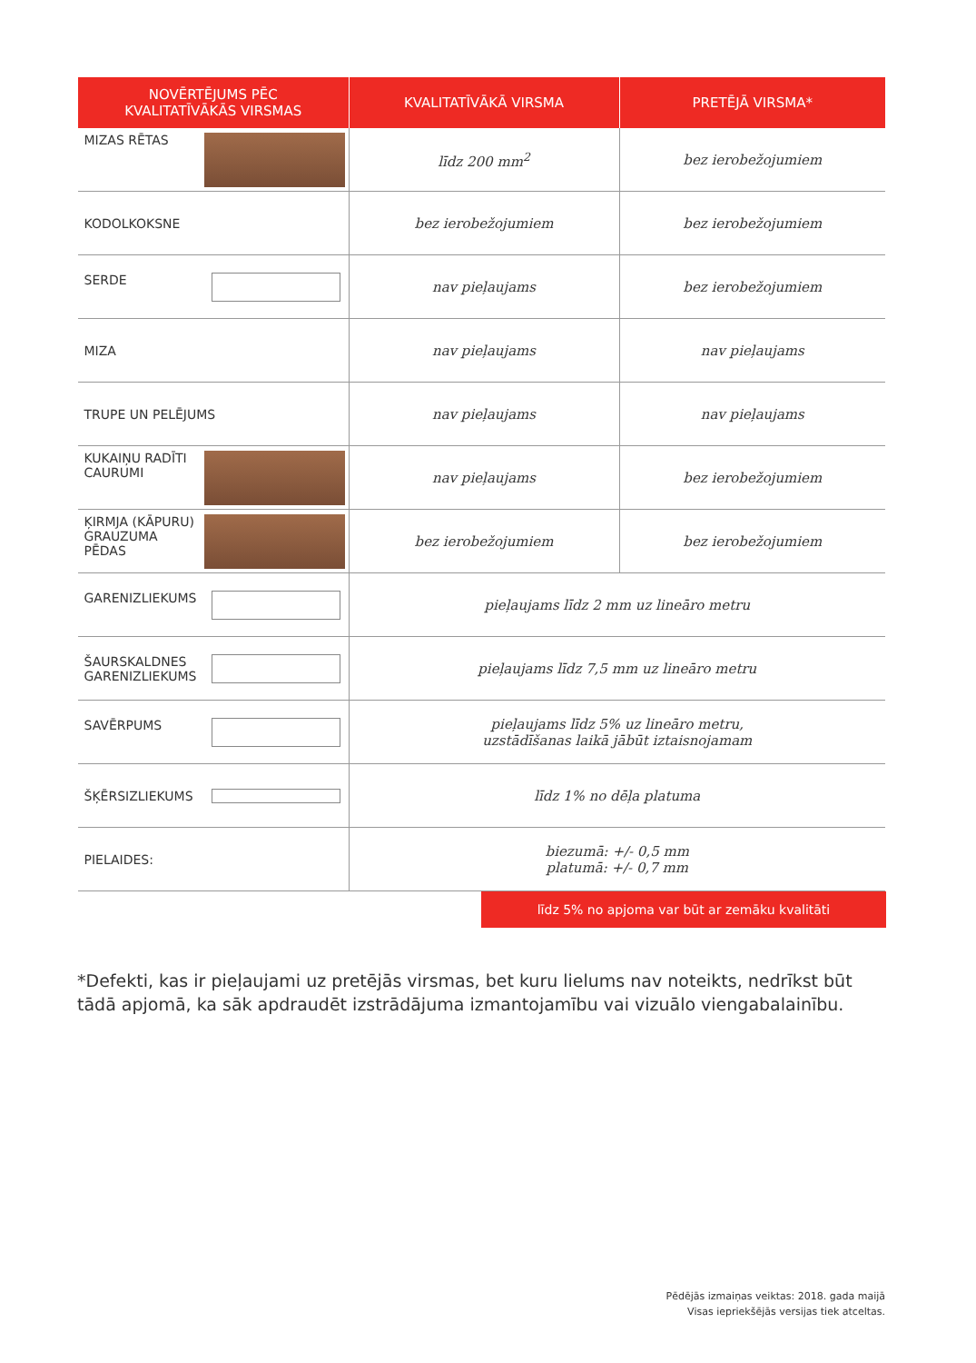| NOVĒRTĒJUMS PĒC KVALITATĪVĀKĀS VIRSMAS | KVALITATĪVĀKĀ VIRSMA | PRETĒJĀ VIRSMA* |
| --- | --- | --- |
| MIZAS RĒTAS | līdz 200 mm<sup>2</sup> | bez ierobežojumiem |
| KODOLKOKSNE | bez ierobežojumiem | bez ierobežojumiem |
| SERDE | nav pieļaujams | bez ierobežojumiem |
| MIZA | nav pieļaujams | nav pieļaujams |
| TRUPE UN PELĒJUMS | nav pieļaujams | nav pieļaujams |
| KUKAIŅU RADĪTI CAURUMI | nav pieļaujams | bez ierobežojumiem |
| ĶIRMJA (KĀPURU) GRAUZUMA PĒDAS | bez ierobežojumiem | bez ierobežojumiem |
| GARENIZLIEKUMS | pieļaujams līdz 2 mm uz lineāro metru | |
| ŠAURSKALDNES GARENIZLIEKUMS | pieļaujams līdz 7,5 mm uz lineāro metru | |
| SAVĒRPUMS | pieļaujams līdz 5% uz lineāro metru, uzstādīšanas laikā jābūt iztaisnojamam | |
| ŠĶĒRSIZLIEKUMS | līdz 1% no dēļa platuma | |
| PIELAIDES: | biezumā: +/- 0,5 mm platumā: +/- 0,7 mm | |
līdz 5% no apjoma var būt ar zemāku kvalitāti
*Defekti, kas ir pieļaujami uz pretējās virsmas, bet kuru lielums nav noteikts, nedrīkst būt tādā apjomā, ka sāk apdraudēt izstrādājuma izmantojamību vai vizuālo viengabalainību.
Pēdējās izmaiņas veiktas: 2018. gada maijā
Visas iepriekšējās versijas tiek atceltas.